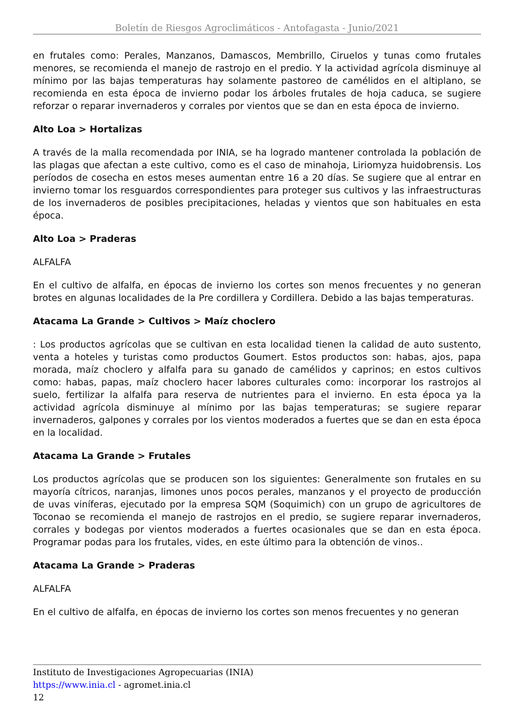Boletín de Riesgos Agroclimáticos - Antofagasta - Junio/2021
en frutales como: Perales, Manzanos, Damascos, Membrillo, Ciruelos y tunas como frutales menores, se recomienda el manejo de rastrojo en el predio. Y la actividad agrícola disminuye al mínimo por las bajas temperaturas hay solamente pastoreo de camélidos en el altiplano, se recomienda en esta época de invierno podar los árboles frutales de hoja caduca, se sugiere reforzar o reparar invernaderos y corrales por vientos que se dan en esta época de invierno.
Alto Loa > Hortalizas
A través de la malla recomendada por INIA, se ha logrado mantener controlada la población de las plagas que afectan a este cultivo, como es el caso de minahoja, Liriomyza huidobrensis. Los períodos de cosecha en estos meses aumentan entre 16 a 20 días. Se sugiere que al entrar en invierno tomar los resguardos correspondientes para proteger sus cultivos y las infraestructuras de los invernaderos de posibles precipitaciones, heladas y vientos que son habituales en esta época.
Alto Loa > Praderas
ALFALFA
En el cultivo de alfalfa, en épocas de invierno los cortes son menos frecuentes y no generan brotes en algunas localidades de la Pre cordillera y Cordillera. Debido a las bajas temperaturas.
Atacama La Grande > Cultivos > Maíz choclero
: Los productos agrícolas que se cultivan en esta localidad tienen la calidad de auto sustento, venta a hoteles y turistas como productos Goumert. Estos productos son: habas, ajos, papa morada, maíz choclero y alfalfa para su ganado de camélidos y caprinos; en estos cultivos como: habas, papas, maíz choclero hacer labores culturales como: incorporar los rastrojos al suelo, fertilizar la alfalfa para reserva de nutrientes para el invierno. En esta época ya la actividad agrícola disminuye al mínimo por las bajas temperaturas; se sugiere reparar invernaderos, galpones y corrales por los vientos moderados a fuertes que se dan en esta época en la localidad.
Atacama La Grande > Frutales
Los productos agrícolas que se producen son los siguientes: Generalmente son frutales en su mayoría cítricos, naranjas, limones unos pocos perales, manzanos y el proyecto de producción de uvas viníferas, ejecutado por la empresa SQM (Soquimich) con un grupo de agricultores de Toconao se recomienda el manejo de rastrojos en el predio, se sugiere reparar invernaderos, corrales y bodegas por vientos moderados a fuertes ocasionales que se dan en esta época. Programar podas para los frutales, vides, en este último para la obtención de vinos..
Atacama La Grande > Praderas
ALFALFA
En el cultivo de alfalfa, en épocas de invierno los cortes son menos frecuentes y no generan
Instituto de Investigaciones Agropecuarias (INIA)
https://www.inia.cl - agromet.inia.cl
12